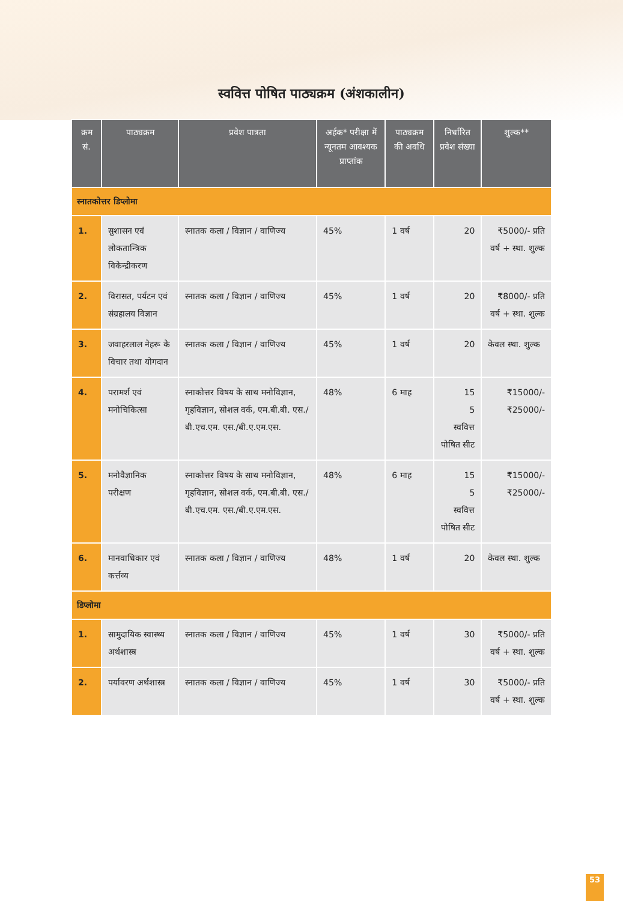स्ववित्त पोषित पाठ्यक्रम (अंशकालीन)
| क्रम सं. | पाठ्यक्रम | प्रवेश पात्रता | अर्हक* परीक्षा में न्यूनतम आवश्यक प्राप्तांक | पाठ्यक्रम की अवधि | निर्धारित प्रवेश संख्या | शुल्क** |
| --- | --- | --- | --- | --- | --- | --- |
| स्नातकोत्तर डिप्लोमा | | | | | | |
| 1. | सुशासन एवं लोकतान्त्रिक विकेन्द्रीकरण | स्नातक कला / विज्ञान / वाणिज्य | 45% | 1 वर्ष | 20 | ₹5000/- प्रति वर्ष + स्था. शुल्क |
| 2. | विरासत, पर्यटन एवं संग्रहालय विज्ञान | स्नातक कला / विज्ञान / वाणिज्य | 45% | 1 वर्ष | 20 | ₹8000/- प्रति वर्ष + स्था. शुल्क |
| 3. | जवाहरलाल नेहरू के विचार तथा योगदान | स्नातक कला / विज्ञान / वाणिज्य | 45% | 1 वर्ष | 20 | केवल स्था. शुल्क |
| 4. | परामर्श एवं मनोचिकित्सा | स्नाकोत्तर विषय के साथ मनोविज्ञान, गृहविज्ञान, सोशल वर्क, एम.बी.बी. एस./बी.एच.एम. एस./बी.ए.एम.एस. | 48% | 6 माह | 15 5 स्ववित्त पोषित सीट | ₹15000/- ₹25000/- |
| 5. | मनोवैज्ञानिक परीक्षण | स्नाकोत्तर विषय के साथ मनोविज्ञान, गृहविज्ञान, सोशल वर्क, एम.बी.बी. एस./बी.एच.एम. एस./बी.ए.एम.एस. | 48% | 6 माह | 15 5 स्ववित्त पोषित सीट | ₹15000/- ₹25000/- |
| 6. | मानवाधिकार एवं कर्त्तव्य | स्नातक कला / विज्ञान / वाणिज्य | 48% | 1 वर्ष | 20 | केवल स्था. शुल्क |
| डिप्लोमा | | | | | | |
| 1. | सामुदायिक स्वास्थ्य अर्थशास्त्र | स्नातक कला / विज्ञान / वाणिज्य | 45% | 1 वर्ष | 30 | ₹5000/- प्रति वर्ष + स्था. शुल्क |
| 2. | पर्यावरण अर्थशास्त्र | स्नातक कला / विज्ञान / वाणिज्य | 45% | 1 वर्ष | 30 | ₹5000/- प्रति वर्ष + स्था. शुल्क |
53